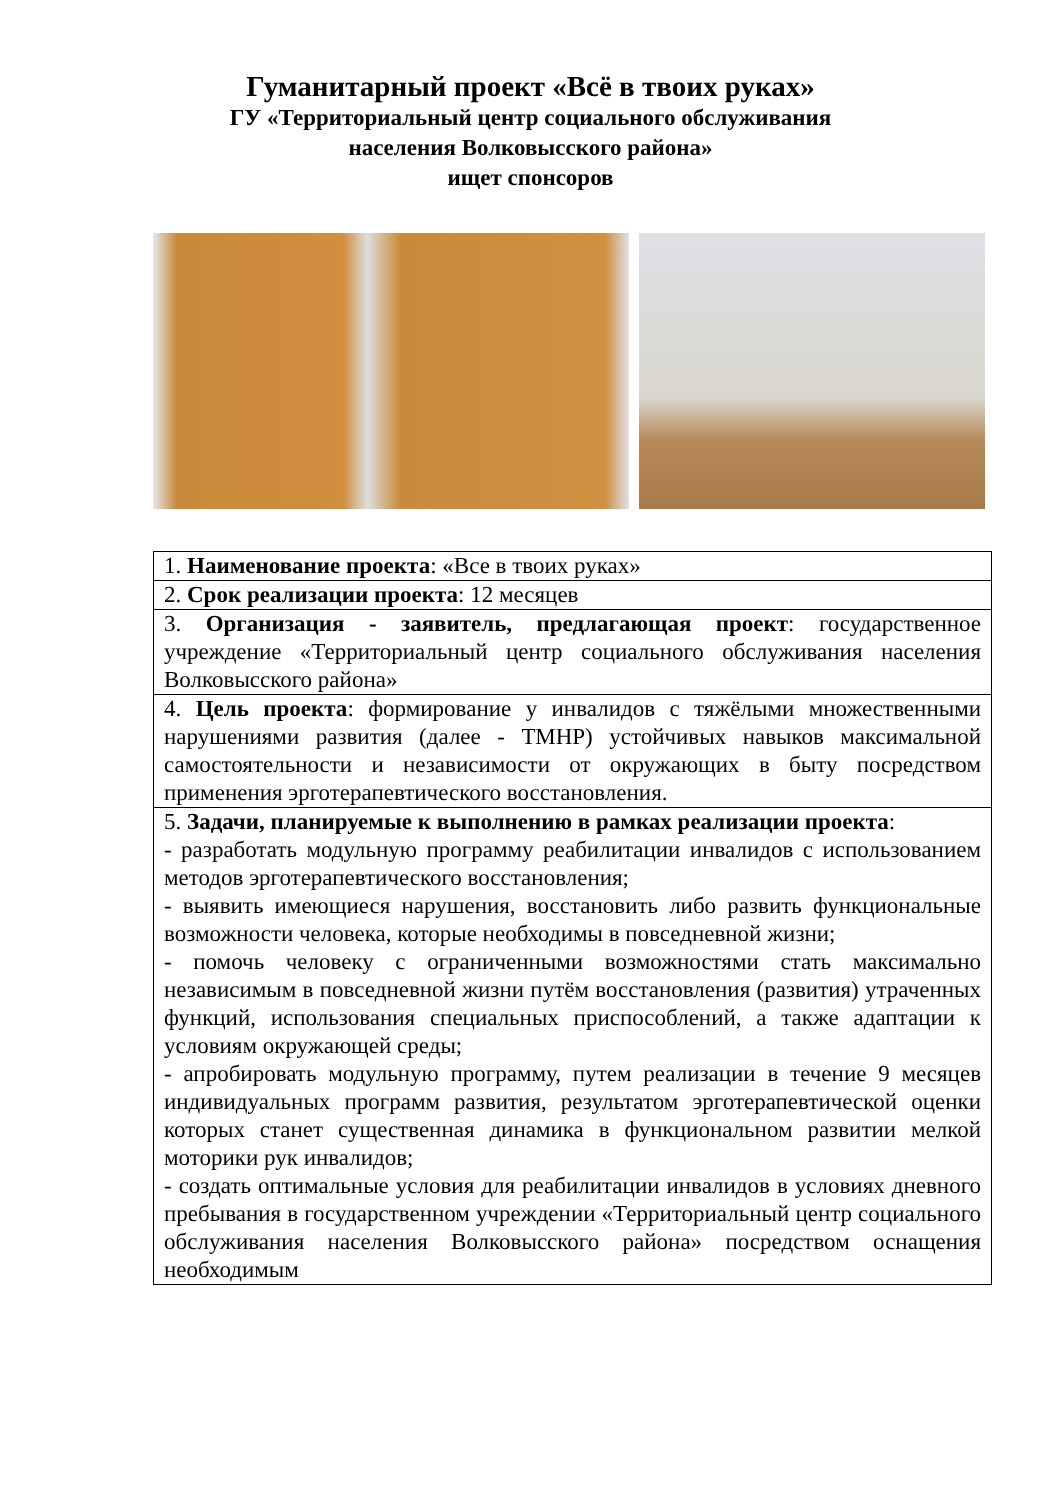Гуманитарный проект «Всё в твоих руках»
ГУ «Территориальный центр социального обслуживания
населения Волковысского района»
ищет спонсоров
| 1. Наименование проекта : «Все в твоих руках» |
| 2. Срок реализации проекта : 12 месяцев |
| 3. Организация - заявитель, предлагающая проект : государственное учреждение «Территориальный центр социального обслуживания населения Волковысского района» |
| 4. Цель проекта : формирование у инвалидов с тяжёлыми множественными нарушениями развития (далее - ТМНР) устойчивых навыков максимальной самостоятельности и независимости от окружающих в быту посредством применения эрготерапевтического восстановления. |
| 5. Задачи, планируемые к выполнению в рамках реализации проекта : - разработать модульную программу реабилитации инвалидов с использованием методов эрготерапевтического восстановления; - выявить имеющиеся нарушения, восстановить либо развить функциональные возможности человека, которые необходимы в повседневной жизни; - помочь человеку с ограниченными возможностями стать максимально независимым в повседневной жизни путём восстановления (развития) утраченных функций, использования специальных приспособлений, а также адаптации к условиям окружающей среды; - апробировать модульную программу, путем реализации в течение 9 месяцев индивидуальных программ развития, результатом эрготерапевтической оценки которых станет существенная динамика в функциональном развитии мелкой моторики рук инвалидов; - создать оптимальные условия для реабилитации инвалидов в условиях дневного пребывания в государственном учреждении «Территориальный центр социального обслуживания населения Волковысского района» посредством оснащения необходимым |